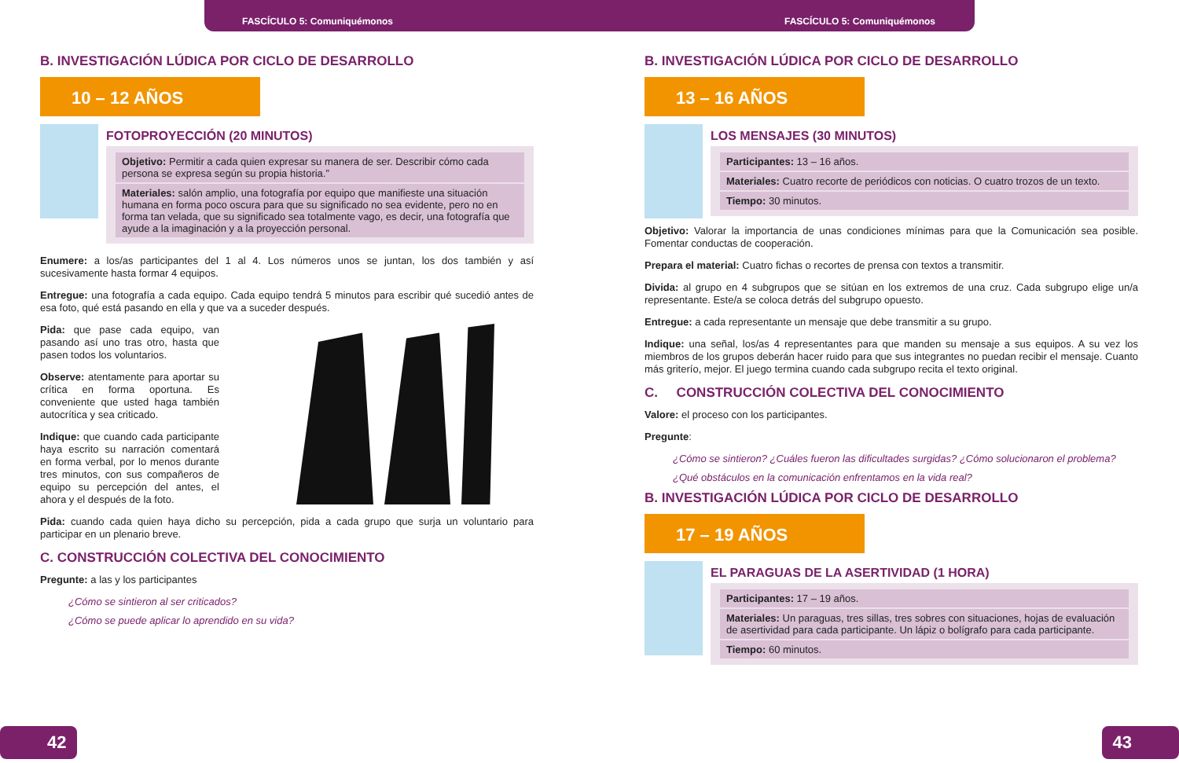FASCÍCULO 5: Comuniquémonos FASCÍCULO 5: Comuniquémonos
B. INVESTIGACIÓN LÚDICA POR CICLO DE DESARROLLO
10 – 12 AÑOS
FOTOPROYECCIÓN (20 MINUTOS)
Objetivo: Permitir a cada quien expresar su manera de ser. Describir cómo cada persona se expresa según su propia historia.”
Materiales: salón amplio, una fotografía por equipo que manifieste una situación humana en forma poco oscura para que su significado no sea evidente, pero no en forma tan velada, que su significado sea totalmente vago, es decir, una fotografía que ayude a la imaginación y a la proyección personal.
Enumere: a los/as participantes del 1 al 4. Los números unos se juntan, los dos también y así sucesivamente hasta formar 4 equipos.
Entregue: una fotografía a cada equipo. Cada equipo tendrá 5 minutos para escribir qué sucedió antes de esa foto, qué está pasando en ella y que va a suceder después.
Pida: que pase cada equipo, van pasando así uno tras otro, hasta que pasen todos los voluntarios.
Observe: atentamente para aportar su crítica en forma oportuna. Es conveniente que usted haga también autocrítica y sea criticado.
Indique: que cuando cada participante haya escrito su narración comentará en forma verbal, por lo menos durante tres minutos, con sus compañeros de equipo su percepción del antes, el ahora y el después de la foto.
Pida: cuando cada quien haya dicho su percepción, pida a cada grupo que surja un voluntario para participar en un plenario breve.
C. CONSTRUCCIÓN COLECTIVA DEL CONOCIMIENTO
Pregunte: a las y los participantes
¿Cómo se sintieron al ser criticados?
¿Cómo se puede aplicar lo aprendido en su vida?
B. INVESTIGACIÓN LÚDICA POR CICLO DE DESARROLLO
13 – 16 AÑOS
LOS MENSAJES (30 MINUTOS)
Participantes: 13 – 16 años.
Materiales: Cuatro recorte de periódicos con noticias. O cuatro trozos de un texto.
Tiempo: 30 minutos.
Objetivo: Valorar la importancia de unas condiciones mínimas para que la Comunicación sea posible. Fomentar conductas de cooperación.
Prepara el material: Cuatro fichas o recortes de prensa con textos a transmitir.
Divida: al grupo en 4 subgrupos que se sitúan en los extremos de una cruz. Cada subgrupo elige un/a representante. Este/a se coloca detrás del subgrupo opuesto.
Entregue: a cada representante un mensaje que debe transmitir a su grupo.
Indique: una señal, los/as 4 representantes para que manden su mensaje a sus equipos. A su vez los miembros de los grupos deberán hacer ruido para que sus integrantes no puedan recibir el mensaje. Cuanto más griterío, mejor. El juego termina cuando cada subgrupo recita el texto original.
C. CONSTRUCCIÓN COLECTIVA DEL CONOCIMIENTO
Valore: el proceso con los participantes.
Pregunte:
¿Cómo se sintieron? ¿Cuáles fueron las dificultades surgidas? ¿Cómo solucionaron el problema?
¿Qué obstáculos en la comunicación enfrentamos en la vida real?
B. INVESTIGACIÓN LÚDICA POR CICLO DE DESARROLLO
17 – 19 AÑOS
EL PARAGUAS DE LA ASERTIVIDAD (1 HORA)
Participantes: 17 – 19 años.
Materiales: Un paraguas, tres sillas, tres sobres con situaciones, hojas de evaluación de asertividad para cada participante. Un lápiz o bolígrafo para cada participante.
Tiempo: 60 minutos.
42 43